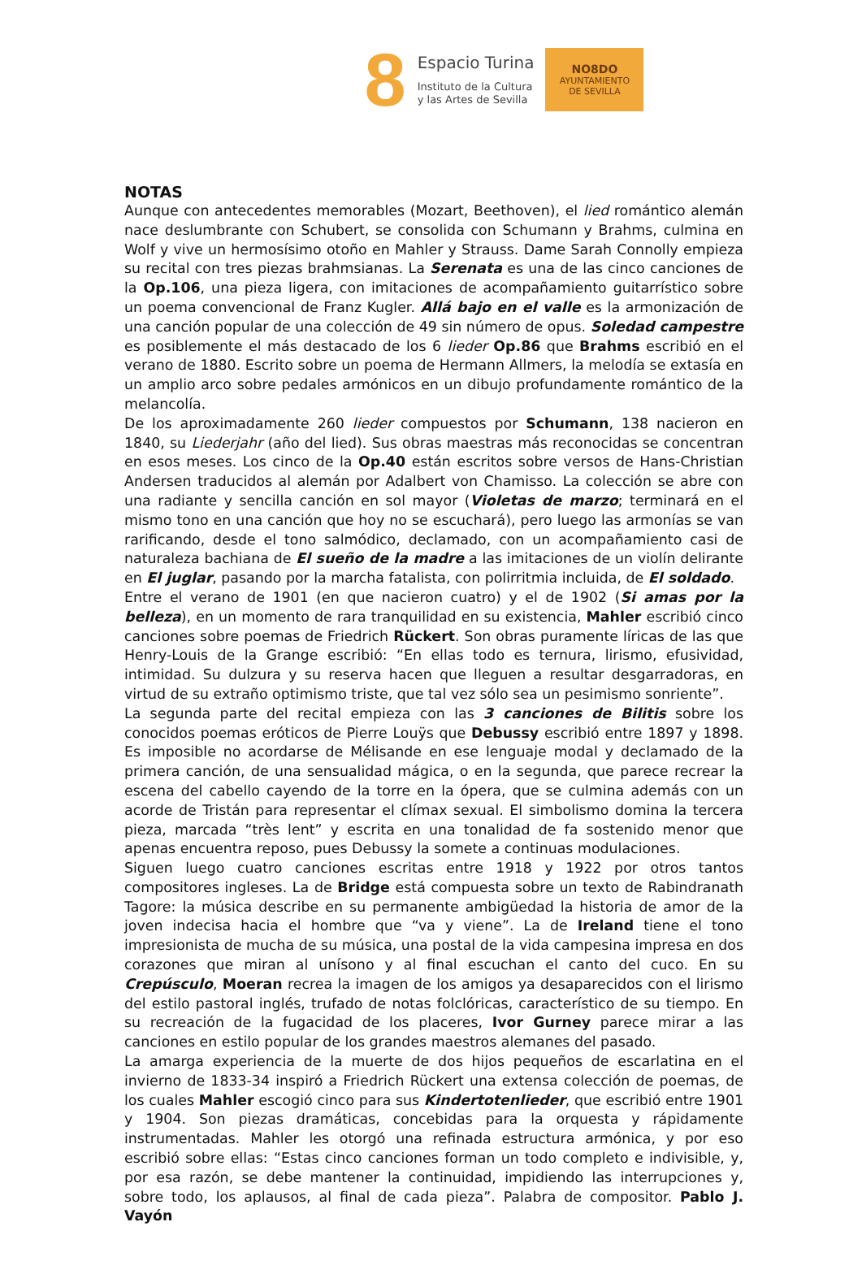8
Espacio Turina
Instituto de la Cultura
y las Artes de Sevilla
NO8DO
AYUNTAMIENTO
DE SEVILLA
NOTAS
Aunque con antecedentes memorables (Mozart, Beethoven), el lied romántico alemán nace deslumbrante con Schubert, se consolida con Schumann y Brahms, culmina en Wolf y vive un hermosísimo otoño en Mahler y Strauss. Dame Sarah Connolly empieza su recital con tres piezas brahmsianas. La Serenata es una de las cinco canciones de la Op.106, una pieza ligera, con imitaciones de acompañamiento guitarrístico sobre un poema convencional de Franz Kugler. Allá bajo en el valle es la armonización de una canción popular de una colección de 49 sin número de opus. Soledad campestre es posiblemente el más destacado de los 6 lieder Op.86 que Brahms escribió en el verano de 1880. Escrito sobre un poema de Hermann Allmers, la melodía se extasía en un amplio arco sobre pedales armónicos en un dibujo profundamente romántico de la melancolía.
De los aproximadamente 260 lieder compuestos por Schumann, 138 nacieron en 1840, su Liederjahr (año del lied). Sus obras maestras más reconocidas se concentran en esos meses. Los cinco de la Op.40 están escritos sobre versos de Hans-Christian Andersen traducidos al alemán por Adalbert von Chamisso. La colección se abre con una radiante y sencilla canción en sol mayor (Violetas de marzo; terminará en el mismo tono en una canción que hoy no se escuchará), pero luego las armonías se van rarificando, desde el tono salmódico, declamado, con un acompañamiento casi de naturaleza bachiana de El sueño de la madre a las imitaciones de un violín delirante en El juglar, pasando por la marcha fatalista, con polirritmia incluida, de El soldado.
Entre el verano de 1901 (en que nacieron cuatro) y el de 1902 (Si amas por la belleza), en un momento de rara tranquilidad en su existencia, Mahler escribió cinco canciones sobre poemas de Friedrich Rückert. Son obras puramente líricas de las que Henry-Louis de la Grange escribió: “En ellas todo es ternura, lirismo, efusividad, intimidad. Su dulzura y su reserva hacen que lleguen a resultar desgarradoras, en virtud de su extraño optimismo triste, que tal vez sólo sea un pesimismo sonriente”.
La segunda parte del recital empieza con las 3 canciones de Bilitis sobre los conocidos poemas eróticos de Pierre Louÿs que Debussy escribió entre 1897 y 1898. Es imposible no acordarse de Mélisande en ese lenguaje modal y declamado de la primera canción, de una sensualidad mágica, o en la segunda, que parece recrear la escena del cabello cayendo de la torre en la ópera, que se culmina además con un acorde de Tristán para representar el clímax sexual. El simbolismo domina la tercera pieza, marcada “très lent” y escrita en una tonalidad de fa sostenido menor que apenas encuentra reposo, pues Debussy la somete a continuas modulaciones.
Siguen luego cuatro canciones escritas entre 1918 y 1922 por otros tantos compositores ingleses. La de Bridge está compuesta sobre un texto de Rabindranath Tagore: la música describe en su permanente ambigüedad la historia de amor de la joven indecisa hacia el hombre que “va y viene”. La de Ireland tiene el tono impresionista de mucha de su música, una postal de la vida campesina impresa en dos corazones que miran al unísono y al final escuchan el canto del cuco. En su Crepúsculo, Moeran recrea la imagen de los amigos ya desaparecidos con el lirismo del estilo pastoral inglés, trufado de notas folclóricas, característico de su tiempo. En su recreación de la fugacidad de los placeres, Ivor Gurney parece mirar a las canciones en estilo popular de los grandes maestros alemanes del pasado.
La amarga experiencia de la muerte de dos hijos pequeños de escarlatina en el invierno de 1833-34 inspiró a Friedrich Rückert una extensa colección de poemas, de los cuales Mahler escogió cinco para sus Kindertotenlieder, que escribió entre 1901 y 1904. Son piezas dramáticas, concebidas para la orquesta y rápidamente instrumentadas. Mahler les otorgó una refinada estructura armónica, y por eso escribió sobre ellas: “Estas cinco canciones forman un todo completo e indivisible, y, por esa razón, se debe mantener la continuidad, impidiendo las interrupciones y, sobre todo, los aplausos, al final de cada pieza”. Palabra de compositor. Pablo J. Vayón